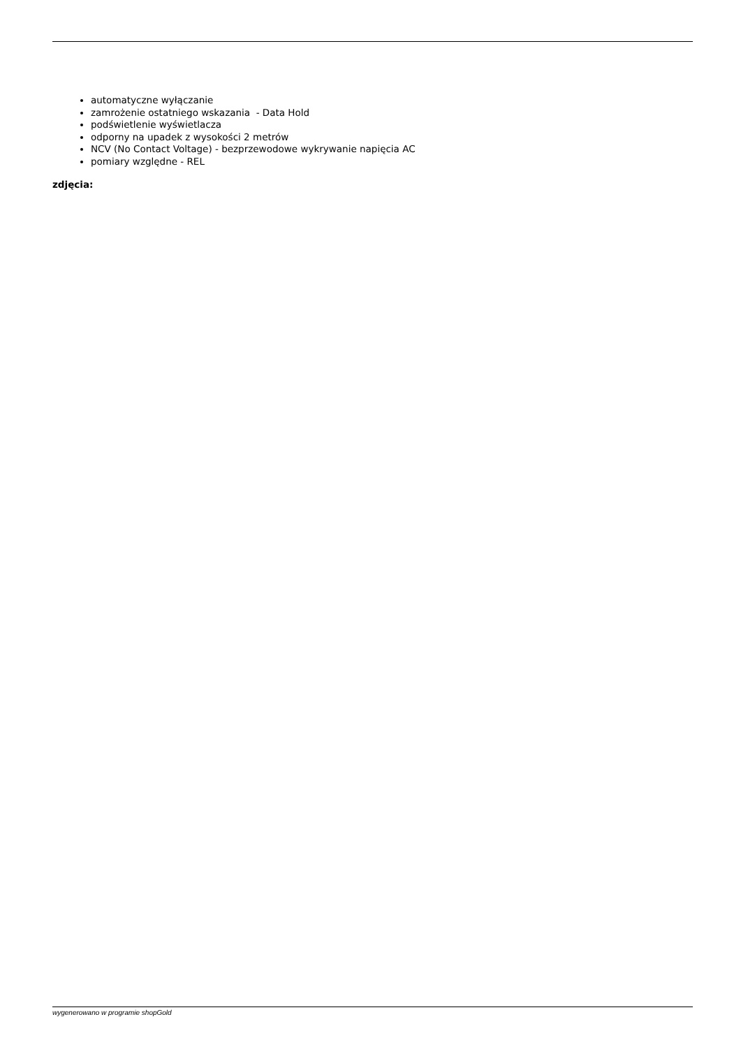automatyczne wyłączanie
zamrożenie ostatniego wskazania - Data Hold
podświetlenie wyświetlacza
odporny na upadek z wysokości 2 metrów
NCV (No Contact Voltage) - bezprzewodowe wykrywanie napięcia AC
pomiary względne - REL
zdjęcia:
wygenerowano w programie shopGold